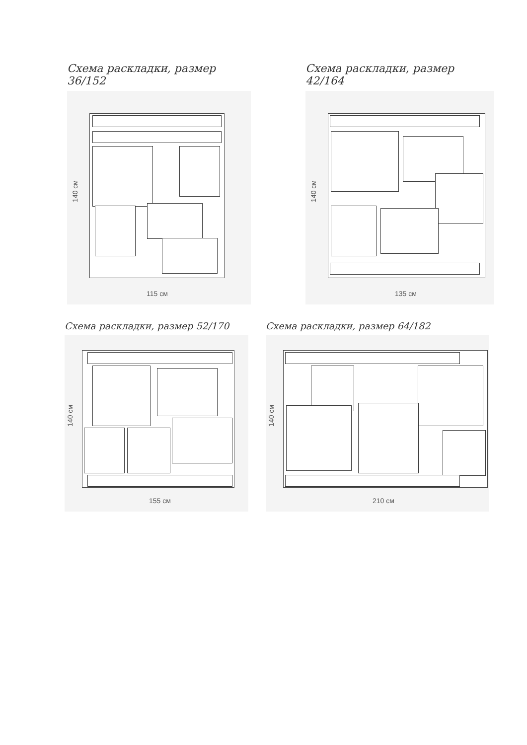Схема раскладки, размер 36/152
140 см
115 см
Схема раскладки, размер 42/164
140 см
135 см
Схема раскладки, размер 52/170
140 см
155 см
Схема раскладки, размер 64/182
140 см
210 см